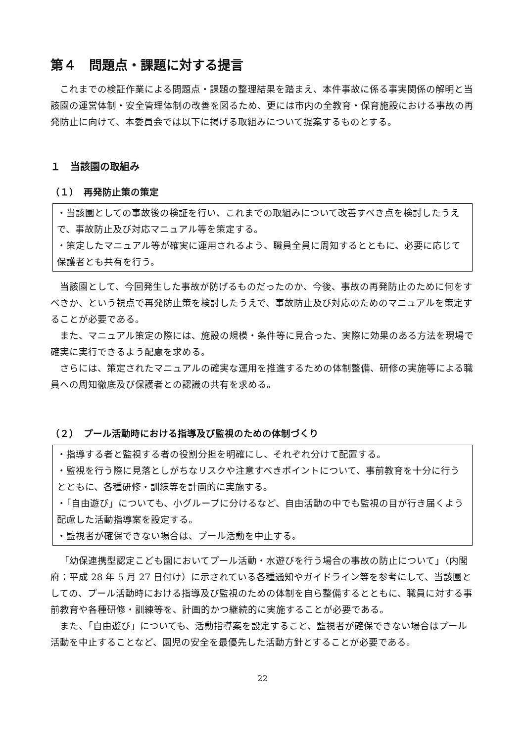第４　問題点・課題に対する提言
これまでの検証作業による問題点・課題の整理結果を踏まえ、本件事故に係る事実関係の解明と当該園の運営体制・安全管理体制の改善を図るため、更には市内の全教育・保育施設における事故の再発防止に向けて、本委員会では以下に掲げる取組みについて提案するものとする。
１　当該園の取組み
（１）　再発防止策の策定
・当該園としての事故後の検証を行い、これまでの取組みについて改善すべき点を検討したうえで、事故防止及び対応マニュアル等を策定する。
・策定したマニュアル等が確実に運用されるよう、職員全員に周知するとともに、必要に応じて保護者とも共有を行う。
当該園として、今回発生した事故が防げるものだったのか、今後、事故の再発防止のために何をすべきか、という視点で再発防止策を検討したうえで、事故防止及び対応のためのマニュアルを策定することが必要である。
また、マニュアル策定の際には、施設の規模・条件等に見合った、実際に効果のある方法を現場で確実に実行できるよう配慮を求める。
さらには、策定されたマニュアルの確実な運用を推進するための体制整備、研修の実施等による職員への周知徹底及び保護者との認識の共有を求める。
（２）　プール活動時における指導及び監視のための体制づくり
・指導する者と監視する者の役割分担を明確にし、それぞれ分けて配置する。
・監視を行う際に見落としがちなリスクや注意すべきポイントについて、事前教育を十分に行うとともに、各種研修・訓練等を計画的に実施する。
・「自由遊び」についても、小グループに分けるなど、自由活動の中でも監視の目が行き届くよう配慮した活動指導案を設定する。
・監視者が確保できない場合は、プール活動を中止する。
「幼保連携型認定こども園においてプール活動・水遊びを行う場合の事故の防止について」（内閣府：平成 28 年 5 月 27 日付け）に示されている各種通知やガイドライン等を参考にして、当該園としての、プール活動時における指導及び監視のための体制を自ら整備するとともに、職員に対する事前教育や各種研修・訓練等を、計画的かつ継続的に実施することが必要である。
また、「自由遊び」についても、活動指導案を設定すること、監視者が確保できない場合はプール活動を中止することなど、園児の安全を最優先した活動方針とすることが必要である。
22